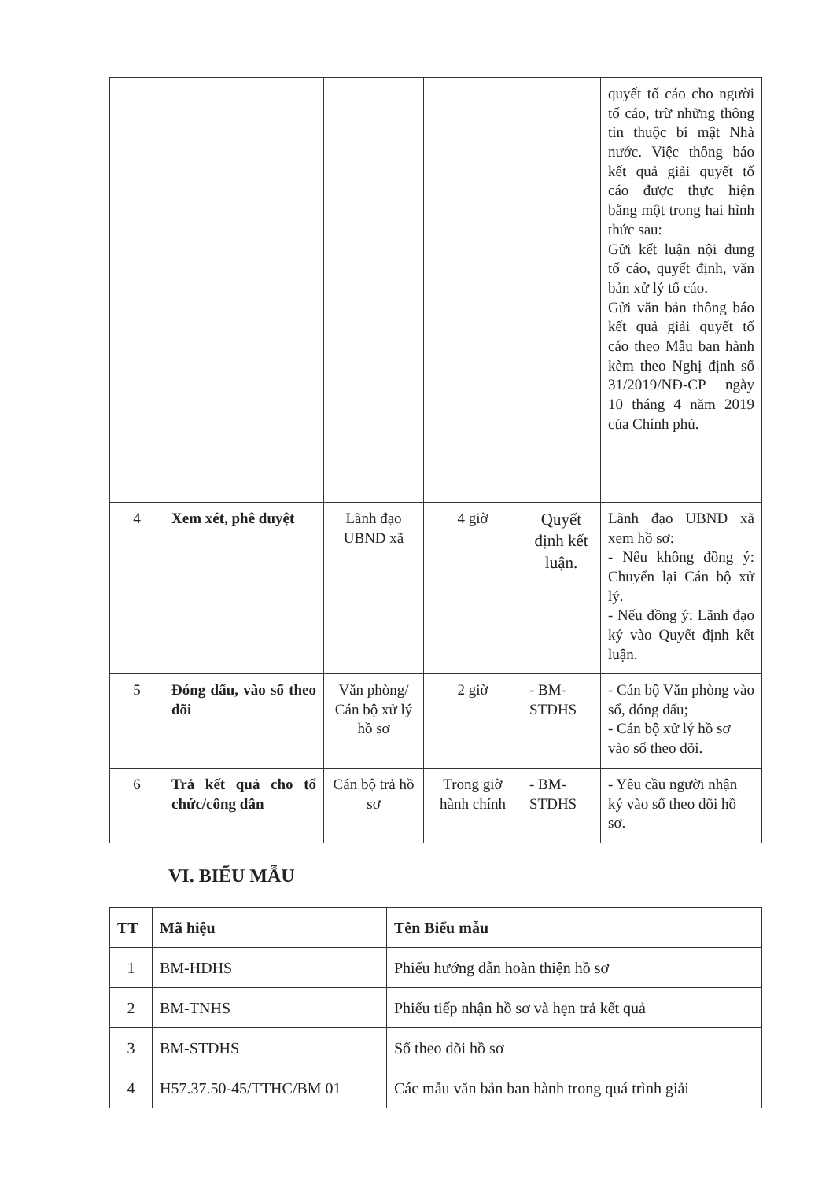| | | | | | quyết tố cáo cho người tố cáo, trừ những thông tin thuộc bí mật Nhà nước. Việc thông báo kết quả giải quyết tố cáo được thực hiện bằng một trong hai hình thức sau: Gửi kết luận nội dung tố cáo, quyết định, văn bản xử lý tố cáo. Gửi văn bản thông báo kết quả giải quyết tố cáo theo Mẫu ban hành kèm theo Nghị định số 31/2019/NĐ-CP ngày 10 tháng 4 năm 2019 của Chính phủ. |
| 4 | Xem xét, phê duyệt | Lãnh đạo UBND xã | 4 giờ | Quyết định kết luận. | Lãnh đạo UBND xã xem hồ sơ: - Nếu không đồng ý: Chuyển lại Cán bộ xử lý. - Nếu đồng ý: Lãnh đạo ký vào Quyết định kết luận. |
| 5 | Đóng dấu, vào sổ theo dõi | Văn phòng/ Cán bộ xử lý hồ sơ | 2 giờ | - BM-STDHS | - Cán bộ Văn phòng vào sổ, đóng dấu; - Cán bộ xử lý hồ sơ vào sổ theo dõi. |
| 6 | Trả kết quả cho tổ chức/công dân | Cán bộ trả hồ sơ | Trong giờ hành chính | - BM-STDHS | - Yêu cầu người nhận ký vào sổ theo dõi hồ sơ. |
VI. BIỂU MẪU
| TT | Mã hiệu | Tên Biểu mẫu |
| --- | --- | --- |
| 1 | BM-HDHS | Phiếu hướng dẫn hoàn thiện hồ sơ |
| 2 | BM-TNHS | Phiếu tiếp nhận hồ sơ và hẹn trả kết quả |
| 3 | BM-STDHS | Sổ theo dõi hồ sơ |
| 4 | H57.37.50-45/TTHC/BM 01 | Các mẫu văn bản ban hành trong quá trình giải |